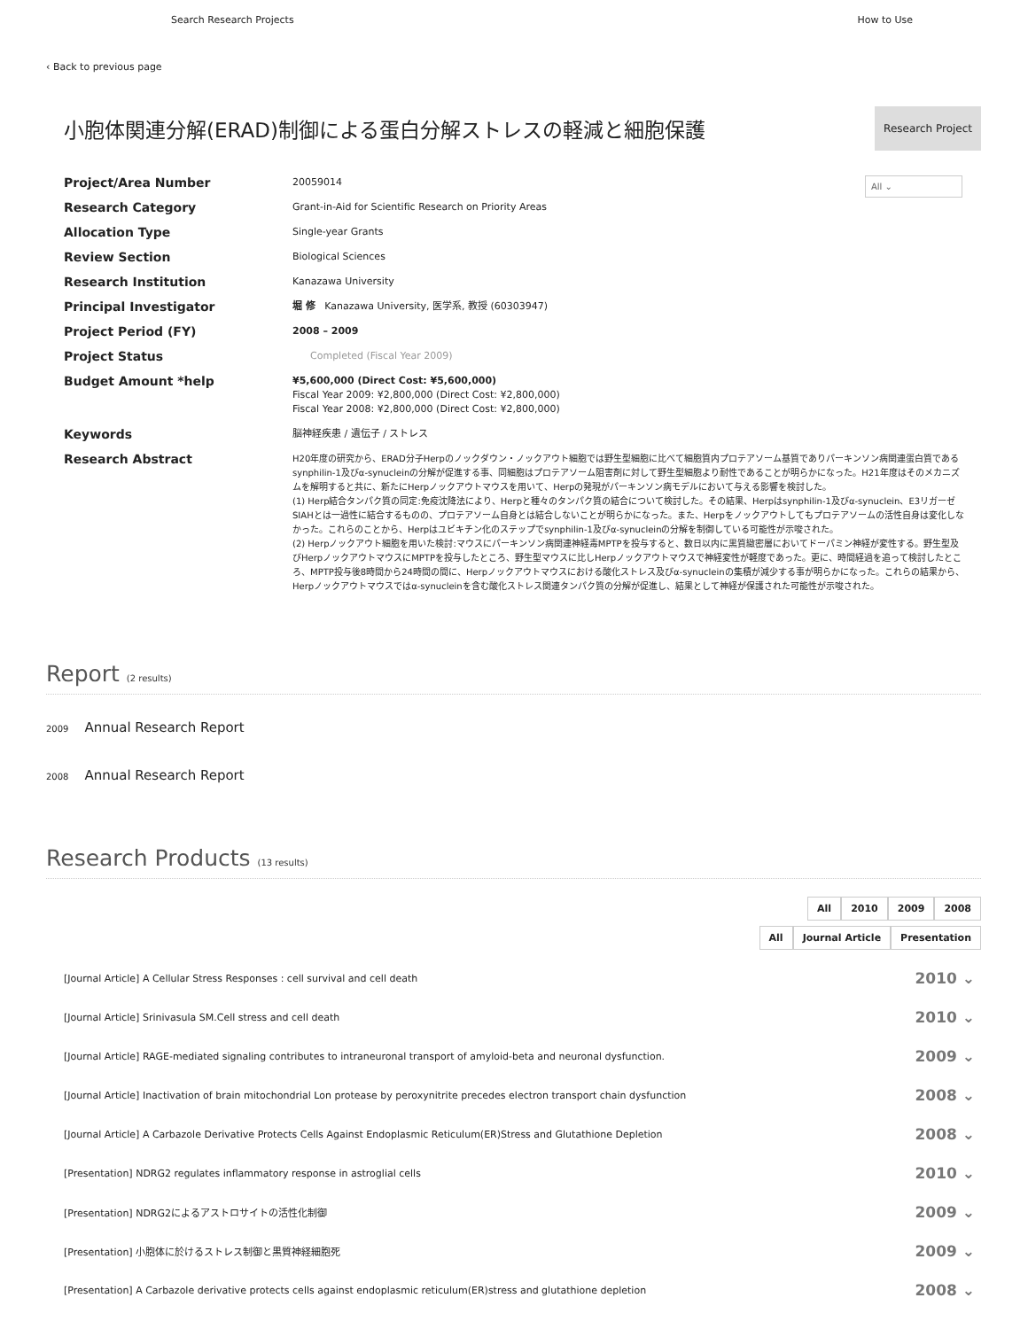Search Research Projects How to Use
‹ Back to previous page
小胞体関連分解(ERAD)制御による蛋白分解ストレスの軽減と細胞保護
Research Project
All ⌄
Project/Area Number
20059014
Research Category
Grant-in-Aid for Scientific Research on Priority Areas
Allocation Type
Single-year Grants
Review Section
Biological Sciences
Research Institution
Kanazawa University
Principal Investigator
堀 修 Kanazawa University, 医学系, 教授 (60303947)
Project Period (FY)
2008 – 2009
Project Status
Completed (Fiscal Year 2009)
Budget Amount *help
¥5,600,000 (Direct Cost: ¥5,600,000)
Fiscal Year 2009: ¥2,800,000 (Direct Cost: ¥2,800,000)
Fiscal Year 2008: ¥2,800,000 (Direct Cost: ¥2,800,000)
Keywords
脳神経疾患 / 遺伝子 / ストレス
Research Abstract
H20年度の研究から、ERAD分子Herpのノックダウン・ノックアウト細胞では野生型細胞に比べて細胞質内プロテアソーム基質でありパーキンソン病関連蛋白質であるsynphilin-1及びα-synucleinの分解が促進する事、同細胞はプロテアソーム阻害剤に対して野生型細胞より耐性であることが明らかになった。H21年度はそのメカニズムを解明すると共に、新たにHerpノックアウトマウスを用いて、Herpの発現がパーキンソン病モデルにおいて与える影響を検討した。
(1) Herp結合タンパク質の同定:免疫沈降法により、Herpと種々のタンパク質の結合について検討した。その結果、Herpはsynphilin-1及びα-synuclein、E3リガーゼSIAHとは一過性に結合するものの、プロテアソーム自身とは結合しないことが明らかになった。また、Herpをノックアウトしてもプロテアソームの活性自身は変化しなかった。これらのことから、Herpはユビキチン化のステップでsynphilin-1及びα-synucleinの分解を制御している可能性が示唆された。
(2) Herpノックアウト細胞を用いた検討:マウスにパーキンソン病関連神経毒MPTPを投与すると、数日以内に黒質緻密層においてドーパミン神経が変性する。野生型及びHerpノックアウトマウスにMPTPを投与したところ、野生型マウスに比しHerpノックアウトマウスで神経変性が軽度であった。更に、時間経過を追って検討したところ、MPTP投与後8時間から24時間の間に、Herpノックアウトマウスにおける酸化ストレス及びα-synucleinの集積が減少する事が明らかになった。これらの結果から、Herpノックアウトマウスではα-synucleinを含む酸化ストレス関連タンパク質の分解が促進し、結果として神経が保護された可能性が示唆された。
Report (2 results)
2009 Annual Research Report
2008 Annual Research Report
Research Products (13 results)
All 2010 2009 2008
All Journal Article Presentation
[Journal Article] A Cellular Stress Responses : cell survival and cell death 2010 ⌄
[Journal Article] Srinivasula SM.Cell stress and cell death 2010 ⌄
[Journal Article] RAGE-mediated signaling contributes to intraneuronal transport of amyloid-beta and neuronal dysfunction. 2009 ⌄
[Journal Article] Inactivation of brain mitochondrial Lon protease by peroxynitrite precedes electron transport chain dysfunction 2008 ⌄
[Journal Article] A Carbazole Derivative Protects Cells Against Endoplasmic Reticulum(ER)Stress and Glutathione Depletion 2008 ⌄
[Presentation] NDRG2 regulates inflammatory response in astroglial cells 2010 ⌄
[Presentation] NDRG2によるアストロサイトの活性化制御 2009 ⌄
[Presentation] 小胞体に於けるストレス制御と黒質神経細胞死 2009 ⌄
[Presentation] A Carbazole derivative protects cells against endoplasmic reticulum(ER)stress and glutathione depletion 2008 ⌄